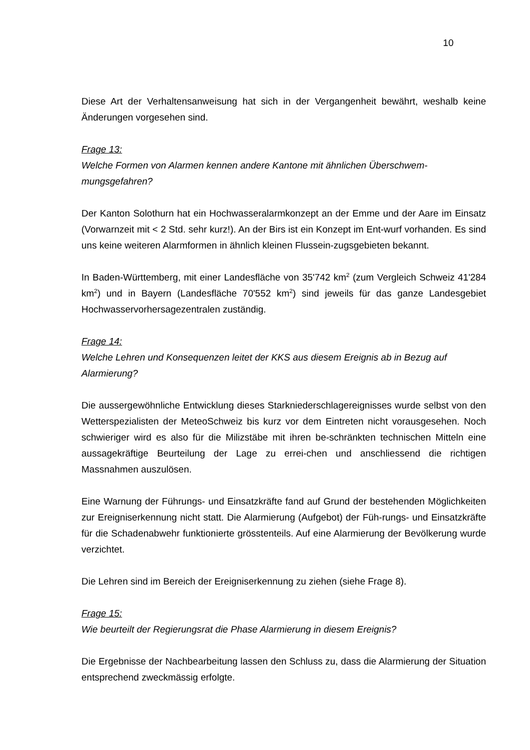10
Diese Art der Verhaltensanweisung hat sich in der Vergangenheit bewährt, weshalb keine Änderungen vorgesehen sind.
Frage 13:
Welche Formen von Alarmen kennen andere Kantone mit ähnlichen Überschwem-mungsgefahren?
Der Kanton Solothurn hat ein Hochwasseralarmkonzept an der Emme und der Aare im Einsatz (Vorwarnzeit mit < 2 Std. sehr kurz!). An der Birs ist ein Konzept im Ent-wurf vorhanden. Es sind uns keine weiteren Alarmformen in ähnlich kleinen Flussein-zugsgebieten bekannt.
In Baden-Württemberg, mit einer Landesfläche von 35'742 km<sup>2</sup> (zum Vergleich Schweiz 41'284 km<sup>2</sup>) und in Bayern (Landesfläche 70'552 km<sup>2</sup>) sind jeweils für das ganze Landesgebiet Hochwasservorhersagezentralen zuständig.
Frage 14:
Welche Lehren und Konsequenzen leitet der KKS aus diesem Ereignis ab in Bezug auf Alarmierung?
Die aussergewöhnliche Entwicklung dieses Starkniederschlagereignisses wurde selbst von den Wetterspezialisten der MeteoSchweiz bis kurz vor dem Eintreten nicht vorausgesehen. Noch schwieriger wird es also für die Milizstäbe mit ihren be-schränkten technischen Mitteln eine aussagekräftige Beurteilung der Lage zu errei-chen und anschliessend die richtigen Massnahmen auszulösen.
Eine Warnung der Führungs- und Einsatzkräfte fand auf Grund der bestehenden Möglichkeiten zur Ereigniserkennung nicht statt. Die Alarmierung (Aufgebot) der Füh-rungs- und Einsatzkräfte für die Schadenabwehr funktionierte grösstenteils. Auf eine Alarmierung der Bevölkerung wurde verzichtet.
Die Lehren sind im Bereich der Ereigniserkennung zu ziehen (siehe Frage 8).
Frage 15:
Wie beurteilt der Regierungsrat die Phase Alarmierung in diesem Ereignis?
Die Ergebnisse der Nachbearbeitung lassen den Schluss zu, dass die Alarmierung der Situation entsprechend zweckmässig erfolgte.